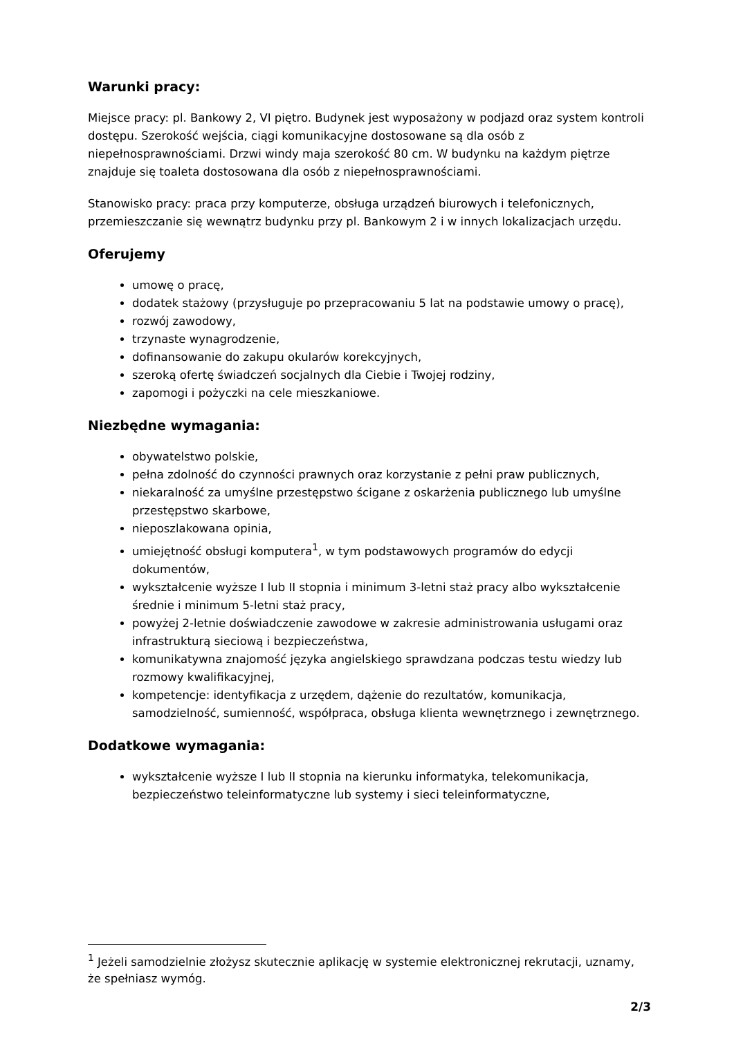Warunki pracy:
Miejsce pracy: pl. Bankowy 2, VI piętro. Budynek jest wyposażony w podjazd oraz system kontroli dostępu. Szerokość wejścia, ciągi komunikacyjne dostosowane są dla osób z niepełnosprawnościami. Drzwi windy maja szerokość 80 cm. W budynku na każdym piętrze znajduje się toaleta dostosowana dla osób z niepełnosprawnościami.
Stanowisko pracy: praca przy komputerze, obsługa urządzeń biurowych i telefonicznych, przemieszczanie się wewnątrz budynku przy pl. Bankowym 2 i w innych lokalizacjach urzędu.
Oferujemy
umowę o pracę,
dodatek stażowy (przysługuje po przepracowaniu 5 lat na podstawie umowy o pracę),
rozwój zawodowy,
trzynaste wynagrodzenie,
dofinansowanie do zakupu okularów korekcyjnych,
szeroką ofertę świadczeń socjalnych dla Ciebie i Twojej rodziny,
zapomogi i pożyczki na cele mieszkaniowe.
Niezbędne wymagania:
obywatelstwo polskie,
pełna zdolność do czynności prawnych oraz korzystanie z pełni praw publicznych,
niekaralność za umyślne przestępstwo ścigane z oskarżenia publicznego lub umyślne przestępstwo skarbowe,
nieposzlakowana opinia,
umiejętność obsługi komputera<sup>1</sup>, w tym podstawowych programów do edycji dokumentów,
wykształcenie wyższe I lub II stopnia i minimum 3-letni staż pracy albo wykształcenie średnie i minimum 5-letni staż pracy,
powyżej 2-letnie doświadczenie zawodowe w zakresie administrowania usługami oraz infrastrukturą sieciową i bezpieczeństwa,
komunikatywna znajomość języka angielskiego sprawdzana podczas testu wiedzy lub rozmowy kwalifikacyjnej,
kompetencje: identyfikacja z urzędem, dążenie do rezultatów, komunikacja, samodzielność, sumienność, współpraca, obsługa klienta wewnętrznego i zewnętrznego.
Dodatkowe wymagania:
wykształcenie wyższe I lub II stopnia na kierunku informatyka, telekomunikacja, bezpieczeństwo teleinformatyczne lub systemy i sieci teleinformatyczne,
<sup>1</sup> Jeżeli samodzielnie złożysz skutecznie aplikację w systemie elektronicznej rekrutacji, uznamy, że spełniasz wymóg.
2/3